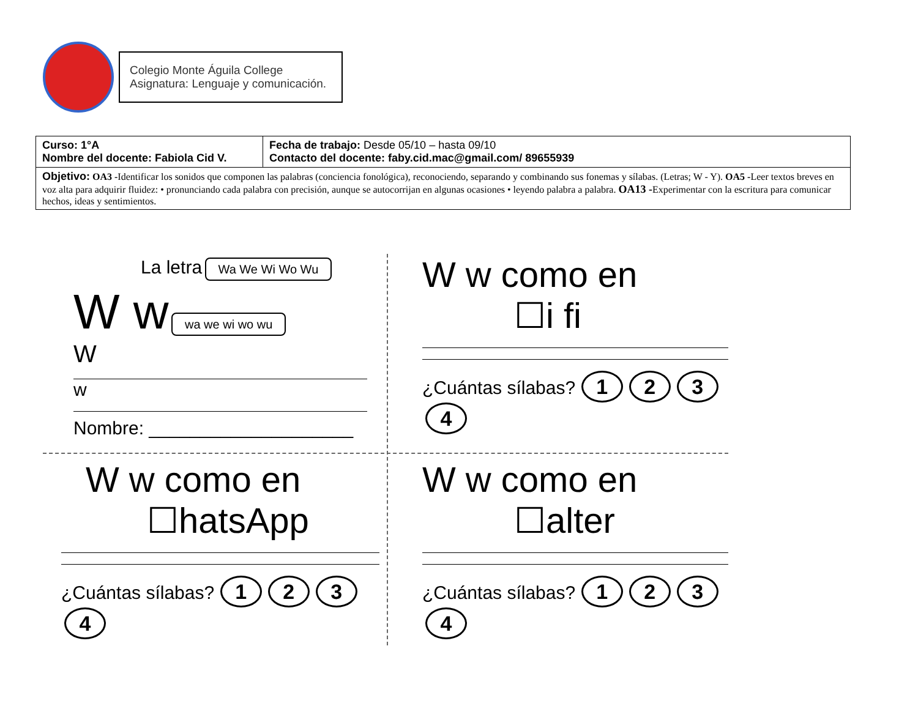Colegio Monte Águila College
Asignatura: Lenguaje y comunicación.
| Curso: 1°A Nombre del docente: Fabiola Cid V. | Fecha de trabajo: Desde 05/10 – hasta 09/10 Contacto del docente: faby.cid.mac@gmail.com/ 89655939 |
| Objetivo: OA3 - Identificar los sonidos que componen las palabras (conciencia fonológica), reconociendo, separando y combinando sus fonemas y sílabas. (Letras; W - Y). OA5 - Leer textos breves en voz alta para adquirir fluidez: • pronunciando cada palabra con precisión, aunque se autocorrijan en algunas ocasiones • leyendo palabra a palabra. OA13 - Experimentar con la escritura para comunicar hechos, ideas y sentimientos. | |
La letra Wa We Wi Wo Wu
W w wa we wi wo wu
W
w
Nombre: ____________________
W w como en
☐i fi
¿Cuántas sílabas? 1234
W w como en
☐hatsApp
¿Cuántas sílabas? 1234
W w como en
☐alter
¿Cuántas sílabas? 1234